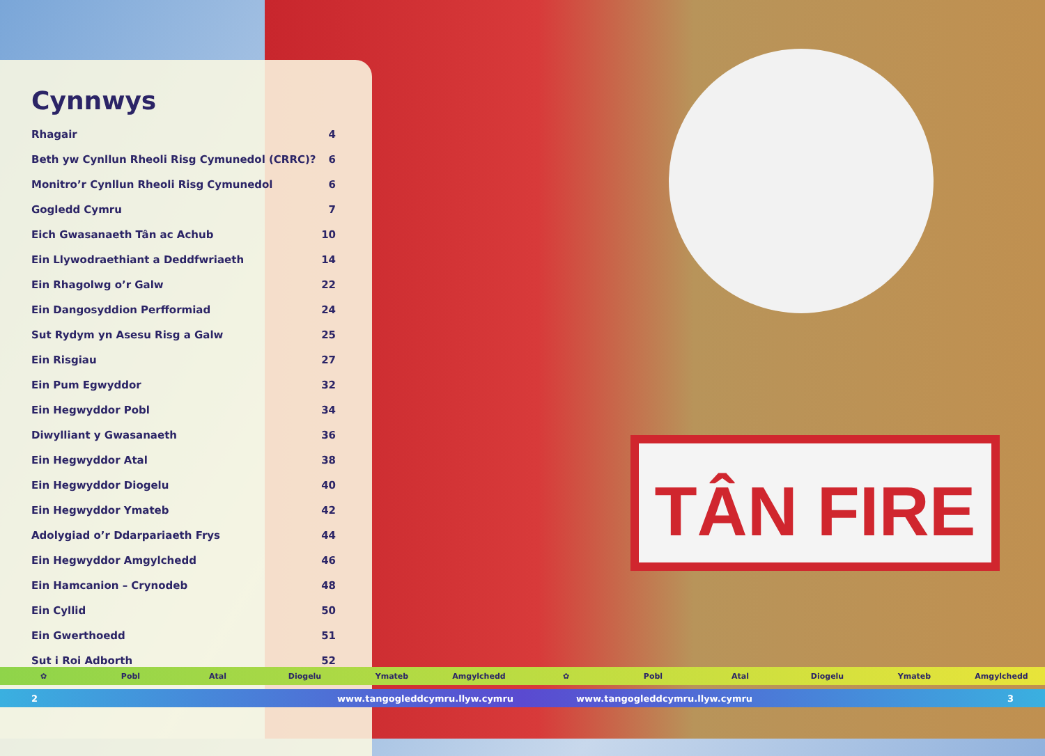TÂN FIRE
Cynnwys
| Rhagair | 4 |
| Beth yw Cynllun Rheoli Risg Cymunedol (CRRC)? | 6 |
| Monitro’r Cynllun Rheoli Risg Cymunedol | 6 |
| Gogledd Cymru | 7 |
| Eich Gwasanaeth Tân ac Achub | 10 |
| Ein Llywodraethiant a Deddfwriaeth | 14 |
| Ein Rhagolwg o’r Galw | 22 |
| Ein Dangosyddion Perfformiad | 24 |
| Sut Rydym yn Asesu Risg a Galw | 25 |
| Ein Risgiau | 27 |
| Ein Pum Egwyddor | 32 |
| Ein Hegwyddor Pobl | 34 |
| Diwylliant y Gwasanaeth | 36 |
| Ein Hegwyddor Atal | 38 |
| Ein Hegwyddor Diogelu | 40 |
| Ein Hegwyddor Ymateb | 42 |
| Adolygiad o’r Ddarpariaeth Frys | 44 |
| Ein Hegwyddor Amgylchedd | 46 |
| Ein Hamcanion – Crynodeb | 48 |
| Ein Cyllid | 50 |
| Ein Gwerthoedd | 51 |
| Sut i Roi Adborth | 52 |
✿ Pobl Atal Diogelu Ymateb Amgylchedd ✿ Pobl Atal Diogelu Ymateb Amgylchedd
2 www.tangogleddcymru.llyw.cymru www.tangogleddcymru.llyw.cymru 3